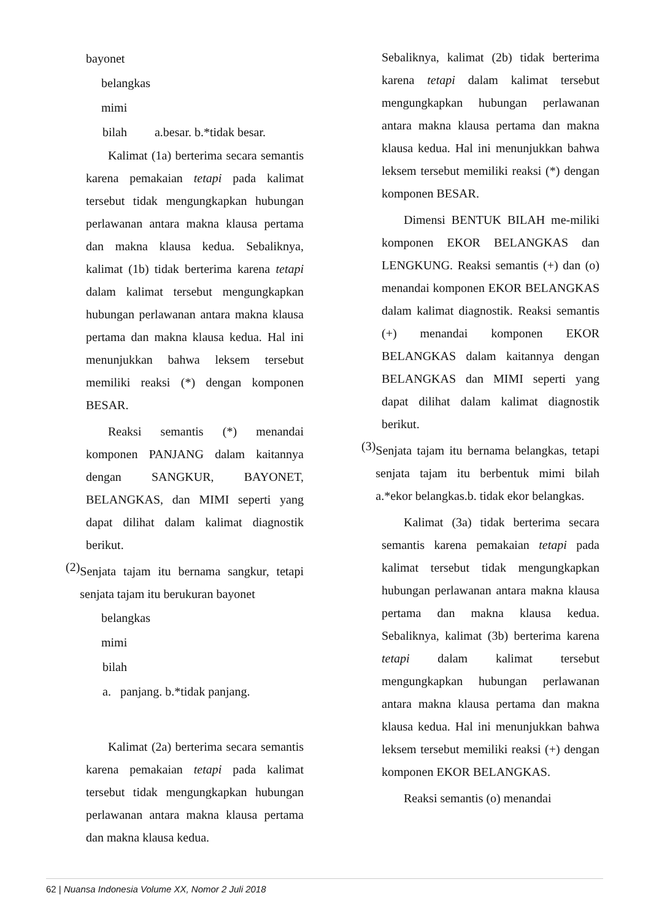bayonet
belangkas
mimi
bilah a.besar. b.*tidak besar.
Kalimat (1a) berterima secara semantis karena pemakaian tetapi pada kalimat tersebut tidak mengungkapkan hubungan perlawanan antara makna klausa pertama dan makna klausa kedua. Sebaliknya, kalimat (1b) tidak berterima karena tetapi dalam kalimat tersebut mengungkapkan hubungan perlawanan antara makna klausa pertama dan makna klausa kedua. Hal ini menunjukkan bahwa leksem tersebut memiliki reaksi (*) dengan komponen BESAR.
Reaksi semantis (*) menandai komponen PANJANG dalam kaitannya dengan SANGKUR, BAYONET, BELANGKAS, dan MIMI seperti yang dapat dilihat dalam kalimat diagnostik berikut.
(2)
Senjata tajam itu bernama sangkur, tetapi senjata tajam itu berukuran bayonet
belangkas
mimi
bilah
a. panjang. b.*tidak panjang.
Kalimat (2a) berterima secara semantis karena pemakaian tetapi pada kalimat tersebut tidak mengungkapkan hubungan perlawanan antara makna klausa pertama dan makna klausa kedua.
Sebaliknya, kalimat (2b) tidak berterima karena tetapi dalam kalimat tersebut mengungkapkan hubungan perlawanan antara makna klausa pertama dan makna klausa kedua. Hal ini menunjukkan bahwa leksem tersebut memiliki reaksi (*) dengan komponen BESAR.
Dimensi BENTUK BILAH me-miliki komponen EKOR BELANGKAS dan LENGKUNG. Reaksi semantis (+) dan (o) menandai komponen EKOR BELANGKAS dalam kalimat diagnostik. Reaksi semantis (+) menandai komponen EKOR BELANGKAS dalam kaitannya dengan BELANGKAS dan MIMI seperti yang dapat dilihat dalam kalimat diagnostik berikut.
(3)
Senjata tajam itu bernama belangkas, tetapi senjata tajam itu berbentuk mimi bilah a.*ekor belangkas.b. tidak ekor belangkas.
Kalimat (3a) tidak berterima secara semantis karena pemakaian tetapi pada kalimat tersebut tidak mengungkapkan hubungan perlawanan antara makna klausa pertama dan makna klausa kedua. Sebaliknya, kalimat (3b) berterima karena tetapi dalam kalimat tersebut mengungkapkan hubungan perlawanan antara makna klausa pertama dan makna klausa kedua. Hal ini menunjukkan bahwa leksem tersebut memiliki reaksi (+) dengan komponen EKOR BELANGKAS.
Reaksi semantis (o) menandai
62 | Nuansa Indonesia Volume XX, Nomor 2 Juli 2018